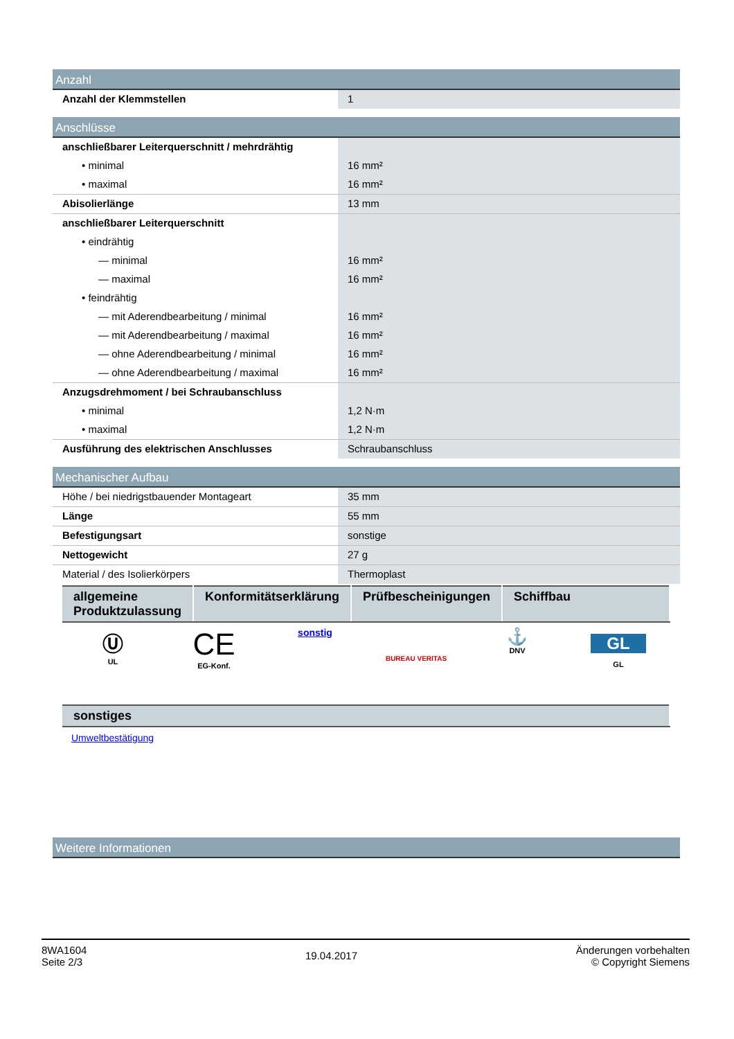Anzahl
| Anzahl der Klemmstellen | 1 |
Anschlüsse
| anschließbarer Leiterquerschnitt / mehrdrähtig | |
| • minimal | 16 mm² |
| • maximal | 16 mm² |
| Abisolierlänge | 13 mm |
| anschließbarer Leiterquerschnitt | |
| • eindrähtig | |
| — minimal | 16 mm² |
| — maximal | 16 mm² |
| • feindrähtig | |
| — mit Aderendbearbeitung / minimal | 16 mm² |
| — mit Aderendbearbeitung / maximal | 16 mm² |
| — ohne Aderendbearbeitung / minimal | 16 mm² |
| — ohne Aderendbearbeitung / maximal | 16 mm² |
| Anzugsdrehmoment / bei Schraubanschluss | |
| • minimal | 1,2 N·m |
| • maximal | 1,2 N·m |
| Ausführung des elektrischen Anschlusses | Schraubanschluss |
Mechanischer Aufbau
| Höhe / bei niedrigstbauender Montageart | 35 mm |
| Länge | 55 mm |
| Befestigungsart | sonstige |
| Nettogewicht | 27 g |
| Material / des Isolierkörpers | Thermoplast |
| allgemeine Produktzulassung | Konformitätserklärung | Prüfbescheinigungen | Schiffbau |
| --- | --- | --- | --- |
Ⓤ
UL
CE
EG-Konf.
sonstig
BUREAU VERITAS
⚓
DNV
GL
GL
| sonstiges |
| --- |
Umweltbestätigung
Weitere Informationen
8WA1604
Seite 2/3
19.04.2017
Änderungen vorbehalten
© Copyright Siemens